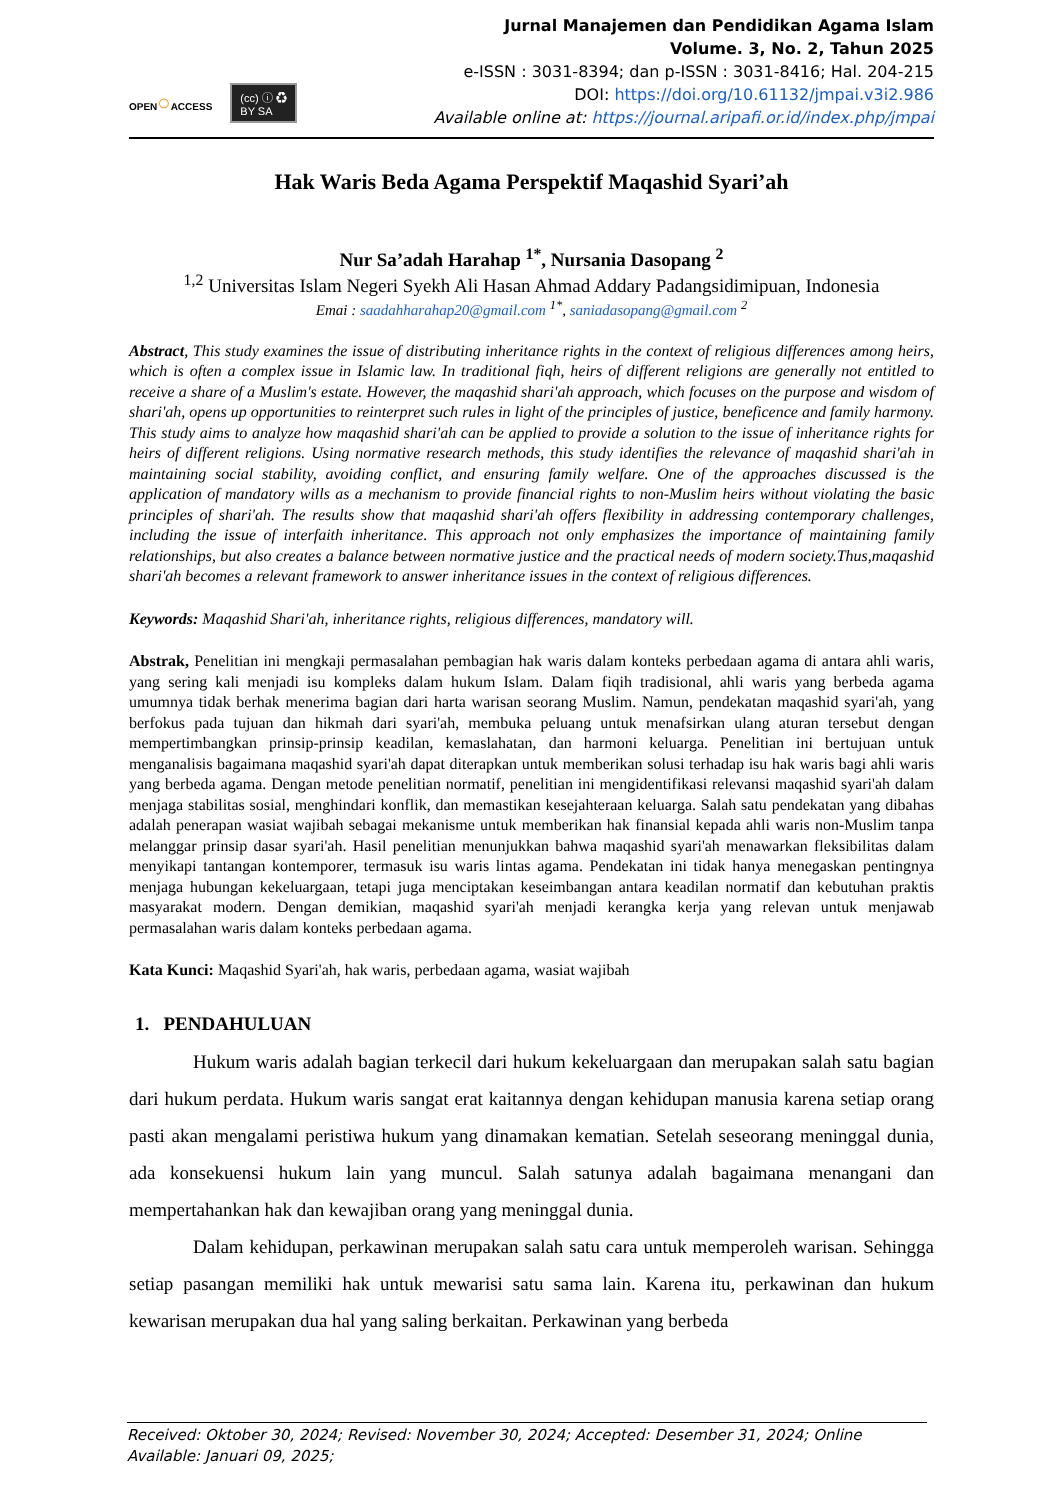OPEN○ACCESS
(cc) ⓘ ♻
BY SA
Jurnal Manajemen dan Pendidikan Agama Islam
Volume. 3, No. 2, Tahun 2025
e-ISSN : 3031-8394; dan p-ISSN : 3031-8416; Hal. 204-215
DOI: https://doi.org/10.61132/jmpai.v3i2.986
Available online at: https://journal.aripafi.or.id/index.php/jmpai
Hak Waris Beda Agama Perspektif Maqashid Syari’ah
Nur Sa’adah Harahap <sup>1*</sup>, Nursania Dasopang <sup>2</sup>
<sup>1,2</sup> Universitas Islam Negeri Syekh Ali Hasan Ahmad Addary Padangsidimipuan, Indonesia
Emai : saadahharahap20@gmail.com <sup>1*</sup>, saniadasopang@gmail.com <sup>2</sup>
Abstract, This study examines the issue of distributing inheritance rights in the context of religious differences among heirs, which is often a complex issue in Islamic law. In traditional fiqh, heirs of different religions are generally not entitled to receive a share of a Muslim's estate. However, the maqashid shari'ah approach, which focuses on the purpose and wisdom of shari'ah, opens up opportunities to reinterpret such rules in light of the principles of justice, beneficence and family harmony. This study aims to analyze how maqashid shari'ah can be applied to provide a solution to the issue of inheritance rights for heirs of different religions. Using normative research methods, this study identifies the relevance of maqashid shari'ah in maintaining social stability, avoiding conflict, and ensuring family welfare. One of the approaches discussed is the application of mandatory wills as a mechanism to provide financial rights to non-Muslim heirs without violating the basic principles of shari'ah. The results show that maqashid shari'ah offers flexibility in addressing contemporary challenges, including the issue of interfaith inheritance. This approach not only emphasizes the importance of maintaining family relationships, but also creates a balance between normative justice and the practical needs of modern society.Thus,maqashid shari'ah becomes a relevant framework to answer inheritance issues in the context of religious differences.
Keywords: Maqashid Shari'ah, inheritance rights, religious differences, mandatory will.
Abstrak, Penelitian ini mengkaji permasalahan pembagian hak waris dalam konteks perbedaan agama di antara ahli waris, yang sering kali menjadi isu kompleks dalam hukum Islam. Dalam fiqih tradisional, ahli waris yang berbeda agama umumnya tidak berhak menerima bagian dari harta warisan seorang Muslim. Namun, pendekatan maqashid syari'ah, yang berfokus pada tujuan dan hikmah dari syari'ah, membuka peluang untuk menafsirkan ulang aturan tersebut dengan mempertimbangkan prinsip-prinsip keadilan, kemaslahatan, dan harmoni keluarga. Penelitian ini bertujuan untuk menganalisis bagaimana maqashid syari'ah dapat diterapkan untuk memberikan solusi terhadap isu hak waris bagi ahli waris yang berbeda agama. Dengan metode penelitian normatif, penelitian ini mengidentifikasi relevansi maqashid syari'ah dalam menjaga stabilitas sosial, menghindari konflik, dan memastikan kesejahteraan keluarga. Salah satu pendekatan yang dibahas adalah penerapan wasiat wajibah sebagai mekanisme untuk memberikan hak finansial kepada ahli waris non-Muslim tanpa melanggar prinsip dasar syari'ah. Hasil penelitian menunjukkan bahwa maqashid syari'ah menawarkan fleksibilitas dalam menyikapi tantangan kontemporer, termasuk isu waris lintas agama. Pendekatan ini tidak hanya menegaskan pentingnya menjaga hubungan kekeluargaan, tetapi juga menciptakan keseimbangan antara keadilan normatif dan kebutuhan praktis masyarakat modern. Dengan demikian, maqashid syari'ah menjadi kerangka kerja yang relevan untuk menjawab permasalahan waris dalam konteks perbedaan agama.
Kata Kunci: Maqashid Syari'ah, hak waris, perbedaan agama, wasiat wajibah
1. PENDAHULUAN
Hukum waris adalah bagian terkecil dari hukum kekeluargaan dan merupakan salah satu bagian dari hukum perdata. Hukum waris sangat erat kaitannya dengan kehidupan manusia karena setiap orang pasti akan mengalami peristiwa hukum yang dinamakan kematian. Setelah seseorang meninggal dunia, ada konsekuensi hukum lain yang muncul. Salah satunya adalah bagaimana menangani dan mempertahankan hak dan kewajiban orang yang meninggal dunia.
Dalam kehidupan, perkawinan merupakan salah satu cara untuk memperoleh warisan. Sehingga setiap pasangan memiliki hak untuk mewarisi satu sama lain. Karena itu, perkawinan dan hukum kewarisan merupakan dua hal yang saling berkaitan. Perkawinan yang berbeda
Received: Oktober 30, 2024; Revised: November 30, 2024; Accepted: Desember 31, 2024; Online Available: Januari 09, 2025;